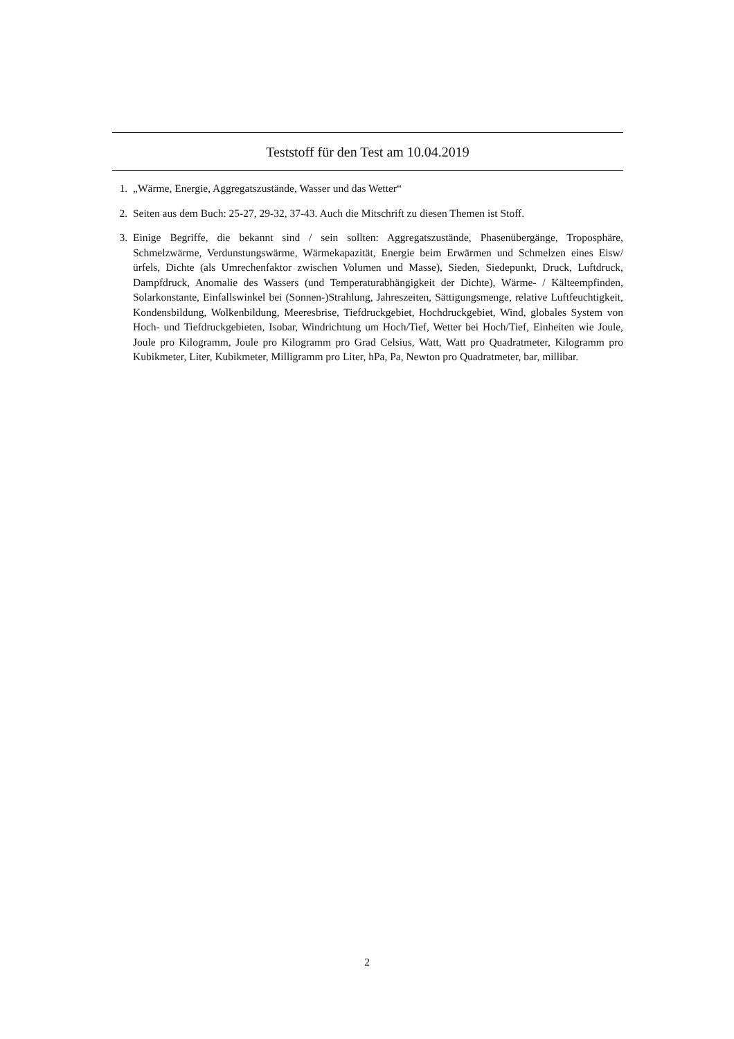Teststoff für den Test am 10.04.2019
1. „Wärme, Energie, Aggregatszustände, Wasser und das Wetter“
2. Seiten aus dem Buch: 25-27, 29-32, 37-43. Auch die Mitschrift zu diesen Themen ist Stoff.
3. Einige Begriffe, die bekannt sind / sein sollten: Aggregatszustände, Phasenübergänge, Troposphäre, Schmelzwärme, Verdunstungswärme, Wärmekapazität, Energie beim Erwärmen und Schmelzen eines Eisw/ürfels, Dichte (als Umrechenfaktor zwischen Volumen und Masse), Sieden, Siedepunkt, Druck, Luftdruck, Dampfdruck, Anomalie des Wassers (und Temperaturabhängigkeit der Dichte), Wärme- / Kälteempfinden, Solarkonstante, Einfallswinkel bei (Sonnen-)Strahlung, Jahreszeiten, Sättigungsmenge, relative Luftfeuchtigkeit, Kondensbildung, Wolkenbildung, Meeresbrise, Tiefdruckgebiet, Hochdruckgebiet, Wind, globales System von Hoch- und Tiefdruckgebieten, Isobar, Windrichtung um Hoch/Tief, Wetter bei Hoch/Tief, Einheiten wie Joule, Joule pro Kilogramm, Joule pro Kilogramm pro Grad Celsius, Watt, Watt pro Quadratmeter, Kilogramm pro Kubikmeter, Liter, Kubikmeter, Milligramm pro Liter, hPa, Pa, Newton pro Quadratmeter, bar, millibar.
2